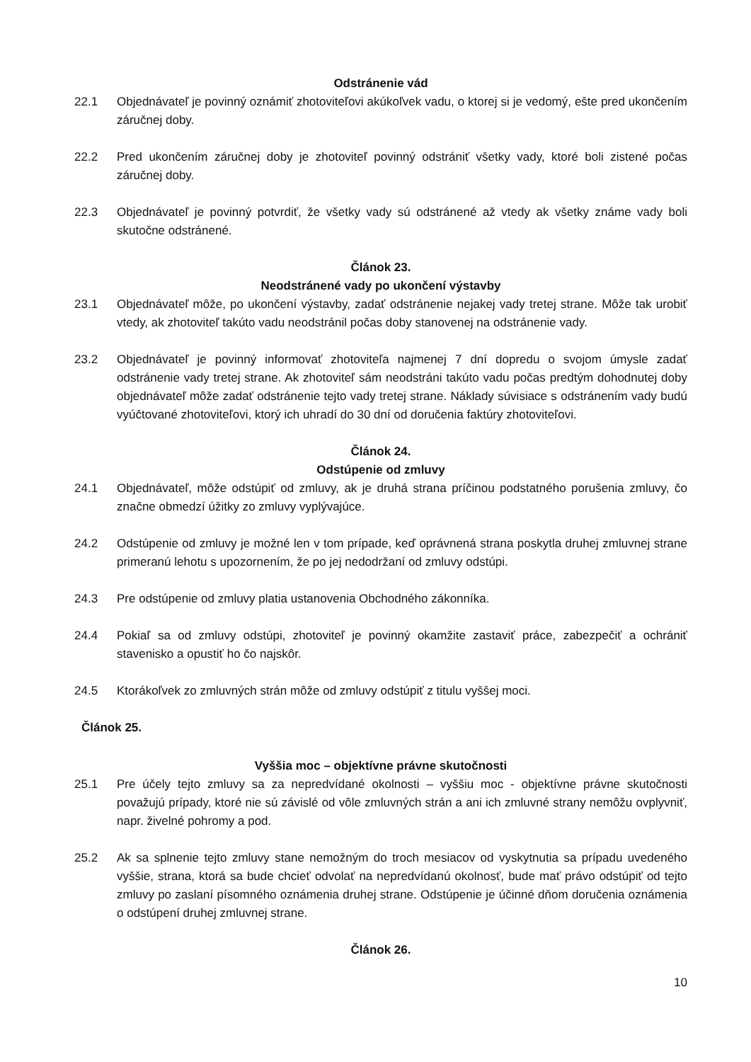Odstránenie vád
22.1 Objednávateľ je povinný oznámiť zhotoviteľovi akúkoľvek vadu, o ktorej si je vedomý, ešte pred ukončením záručnej doby.
22.2 Pred ukončením záručnej doby je zhotoviteľ povinný odstrániť všetky vady, ktoré boli zistené počas záručnej doby.
22.3 Objednávateľ je povinný potvrdiť, že všetky vady sú odstránené až vtedy ak všetky známe vady boli skutočne odstránené.
Článok 23.
Neodstránené vady po ukončení výstavby
23.1 Objednávateľ môže, po ukončení výstavby, zadať odstránenie nejakej vady tretej strane. Môže tak urobiť vtedy, ak zhotoviteľ takúto vadu neodstránil počas doby stanovenej na odstránenie vady.
23.2 Objednávateľ je povinný informovať zhotoviteľa najmenej 7 dní dopredu o svojom úmysle zadať odstránenie vady tretej strane. Ak zhotoviteľ sám neodstráni takúto vadu počas predtým dohodnutej doby objednávateľ môže zadať odstránenie tejto vady tretej strane. Náklady súvisiace s odstránením vady budú vyúčtované zhotoviteľovi, ktorý ich uhradí do 30 dní od doručenia faktúry zhotoviteľovi.
Článok 24.
Odstúpenie od zmluvy
24.1 Objednávateľ, môže odstúpiť od zmluvy, ak je druhá strana príčinou podstatného porušenia zmluvy, čo značne obmedzí úžitky zo zmluvy vyplývajúce.
24.2 Odstúpenie od zmluvy je možné len v tom prípade, keď oprávnená strana poskytla druhej zmluvnej strane primeranú lehotu s upozornením, že po jej nedodržaní od zmluvy odstúpi.
24.3 Pre odstúpenie od zmluvy platia ustanovenia Obchodného zákonníka.
24.4 Pokiaľ sa od zmluvy odstúpi, zhotoviteľ je povinný okamžite zastaviť práce, zabezpečiť a ochrániť stavenisko a opustiť ho čo najskôr.
24.5 Ktorákoľvek zo zmluvných strán môže od zmluvy odstúpiť z titulu vyššej moci.
Článok 25.
Vyššia moc – objektívne právne skutočnosti
25.1 Pre účely tejto zmluvy sa za nepredvídané okolnosti – vyššiu moc - objektívne právne skutočnosti považujú prípady, ktoré nie sú závislé od vôle zmluvných strán a ani ich zmluvné strany nemôžu ovplyvniť, napr. živelné pohromy a pod.
25.2 Ak sa splnenie tejto zmluvy stane nemožným do troch mesiacov od vyskytnutia sa prípadu uvedeného vyššie, strana, ktorá sa bude chcieť odvolať na nepredvídanú okolnosť, bude mať právo odstúpiť od tejto zmluvy po zaslaní písomného oznámenia druhej strane. Odstúpenie je účinné dňom doručenia oznámenia o odstúpení druhej zmluvnej strane.
Článok 26.
10